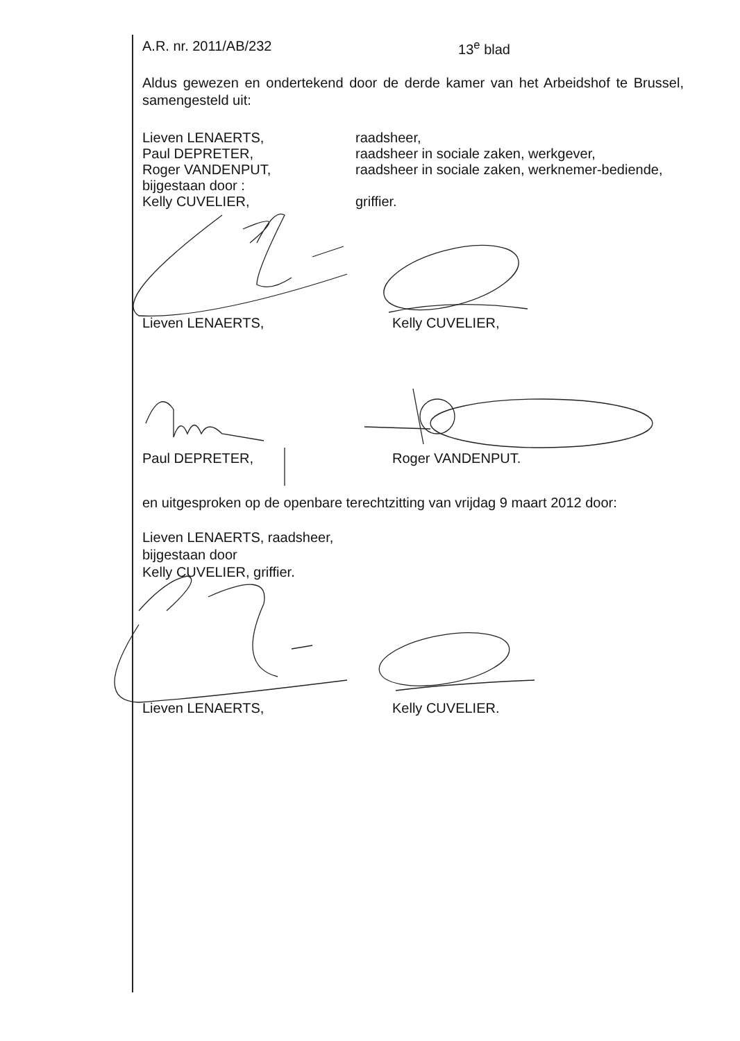A.R. nr. 2011/AB/232 13<sup>e</sup> blad
Aldus gewezen en ondertekend door de derde kamer van het Arbeidshof te Brussel, samengesteld uit:
Lieven LENAERTS, raadsheer,
Paul DEPRETER, raadsheer in sociale zaken, werkgever,
Roger VANDENPUT, raadsheer in sociale zaken, werknemer-bediende,
bijgestaan door :
Kelly CUVELIER, griffier.
Lieven LENAERTS,
Kelly CUVELIER,
Paul DEPRETER,
Roger VANDENPUT.
en uitgesproken op de openbare terechtzitting van vrijdag 9 maart 2012 door:
Lieven LENAERTS, raadsheer,
bijgestaan door
Kelly CUVELIER, griffier.
Lieven LENAERTS,
Kelly CUVELIER.